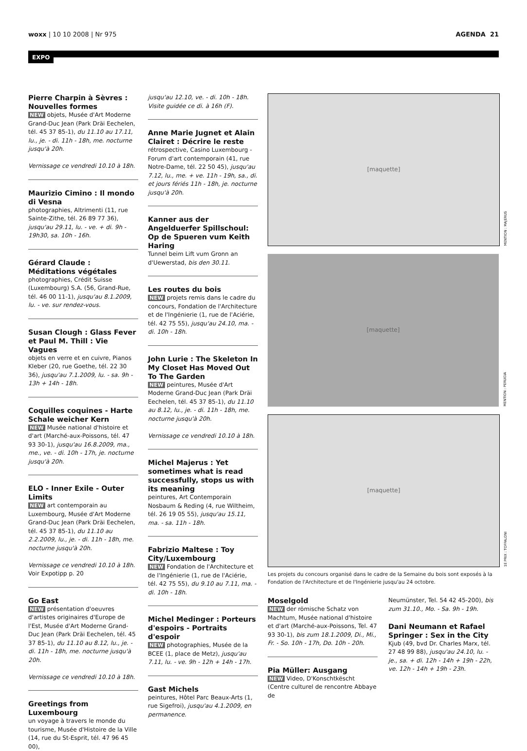woxx | 10 10 2008 | Nr 975 AGENDA 21
EXPO
Pierre Charpin à Sèvres : Nouvelles formes
NEW objets, Musée d'Art Moderne Grand-Duc Jean (Park Dräi Eechelen, tél. 45 37 85-1), du 11.10 au 17.11, lu., je. - di. 11h - 18h, me. nocturne jusqu'à 20h.
Vernissage ce vendredi 10.10 à 18h.
Maurizio Cimino : Il mondo di Vesna
photographies, Altrimenti (11, rue Sainte-Zithe, tél. 26 89 77 36), jusqu'au 29.11, lu. - ve. + di. 9h - 19h30, sa. 10h - 16h.
Gérard Claude : Méditations végétales
photographies, Crédit Suisse (Luxembourg) S.A. (56, Grand-Rue, tél. 46 00 11-1), jusqu'au 8.1.2009, lu. - ve. sur rendez-vous.
Susan Clough : Glass Fever et Paul M. Thill : Vie Vagues
objets en verre et en cuivre, Pianos Kleber (20, rue Goethe, tél. 22 30 36), jusqu'au 7.1.2009, lu. - sa. 9h - 13h + 14h - 18h.
Coquilles coquines - Harte Schale weicher Kern
NEW Musée national d'histoire et d'art (Marché-aux-Poissons, tél. 47 93 30-1), jusqu'au 16.8.2009, ma., me., ve. - di. 10h - 17h, je. nocturne jusqu'à 20h.
ELO - Inner Exile - Outer Limits
NEW art contemporain au Luxembourg, Musée d'Art Moderne Grand-Duc Jean (Park Dräi Eechelen, tél. 45 37 85-1), du 11.10 au 2.2.2009, lu., je. - di. 11h - 18h, me. nocturne jusqu'à 20h.
Vernissage ce vendredi 10.10 à 18h. Voir Expotipp p. 20
Go East
NEW présentation d'oeuvres d'artistes originaires d'Europe de l'Est, Musée d'Art Moderne Grand-Duc Jean (Park Dräi Eechelen, tél. 45 37 85-1), du 11.10 au 8.12, lu., je. - di. 11h - 18h, me. nocturne jusqu'à 20h.
Vernissage ce vendredi 10.10 à 18h.
Greetings from Luxembourg
un voyage à travers le monde du tourisme, Musée d'Histoire de la Ville (14, rue du St-Esprit, tél. 47 96 45 00),
jusqu'au 12.10, ve. - di. 10h - 18h. Visite guidée ce di. à 16h (F).
Anne Marie Jugnet et Alain Clairet : Décrire le reste
rétrospective, Casino Luxembourg - Forum d'art contemporain (41, rue Notre-Dame, tél. 22 50 45), jusqu'au 7.12, lu., me. + ve. 11h - 19h, sa., di. et jours fériés 11h - 18h, je. nocturne jusqu'à 20h.
Kanner aus der Angelduerfer Spillschoul: Op de Spueren vum Keith Haring
Tunnel beim Lift vum Gronn an d'Uewerstad, bis den 30.11.
Les routes du bois
NEW projets remis dans le cadre du concours, Fondation de l'Architecture et de l'Ingénierie (1, rue de l'Aciérie, tél. 42 75 55), jusqu'au 24.10, ma. - di. 10h - 18h.
John Lurie : The Skeleton In My Closet Has Moved Out To The Garden
NEW peintures, Musée d'Art Moderne Grand-Duc Jean (Park Dräi Eechelen, tél. 45 37 85-1), du 11.10 au 8.12, lu., je. - di. 11h - 18h, me. nocturne jusqu'à 20h.
Vernissage ce vendredi 10.10 à 18h.
Michel Majerus : Yet sometimes what is read successfully, stops us with its meaning
peintures, Art Contemporain Nosbaum & Reding (4, rue Wiltheim, tél. 26 19 05 55), jusqu'au 15.11, ma. - sa. 11h - 18h.
Fabrizio Maltese : Toy City/Luxembourg
NEW Fondation de l'Architecture et de l'Ingénierie (1, rue de l'Aciérie, tél. 42 75 55), du 9.10 au 7.11, ma. - di. 10h - 18h.
Michel Medinger : Porteurs d'espoirs - Portraits d'espoir
NEW photographies, Musée de la BCEE (1, place de Metz), jusqu'au 7.11, lu. - ve. 9h - 12h + 14h - 17h.
Gast Michels
peintures, Hôtel Parc Beaux-Arts (1, rue Sigefroi), jusqu'au 4.1.2009, en permanence.
[maquette]
MENTION : MAJERUS
[maquette]
MENTION : PERUGIA
[maquette]
1E PRIX : TOFFALONI
Les projets du concours organisé dans le cadre de la Semaine du bois sont exposés à la Fondation de l'Architecture et de l'Ingénierie jusqu'au 24 octobre.
Moselgold
NEW der römische Schatz von Machtum, Musée national d'histoire et d'art (Marché-aux-Poissons, Tel. 47 93 30-1), bis zum 18.1.2009, Di., Mi., Fr. - So. 10h - 17h, Do. 10h - 20h.
Pia Müller: Ausgang
NEW Video, D'Konschtkëscht (Centre culturel de rencontre Abbaye de
Neumünster, Tel. 54 42 45-200), bis zum 31.10., Mo. - Sa. 9h - 19h.
Dani Neumann et Rafael Springer : Sex in the City
Kjub (49, bvd Dr. Charles Marx, tél. 27 48 99 88), jusqu'au 24.10, lu. - je., sa. + di. 12h - 14h + 19h - 22h, ve. 12h - 14h + 19h - 23h.